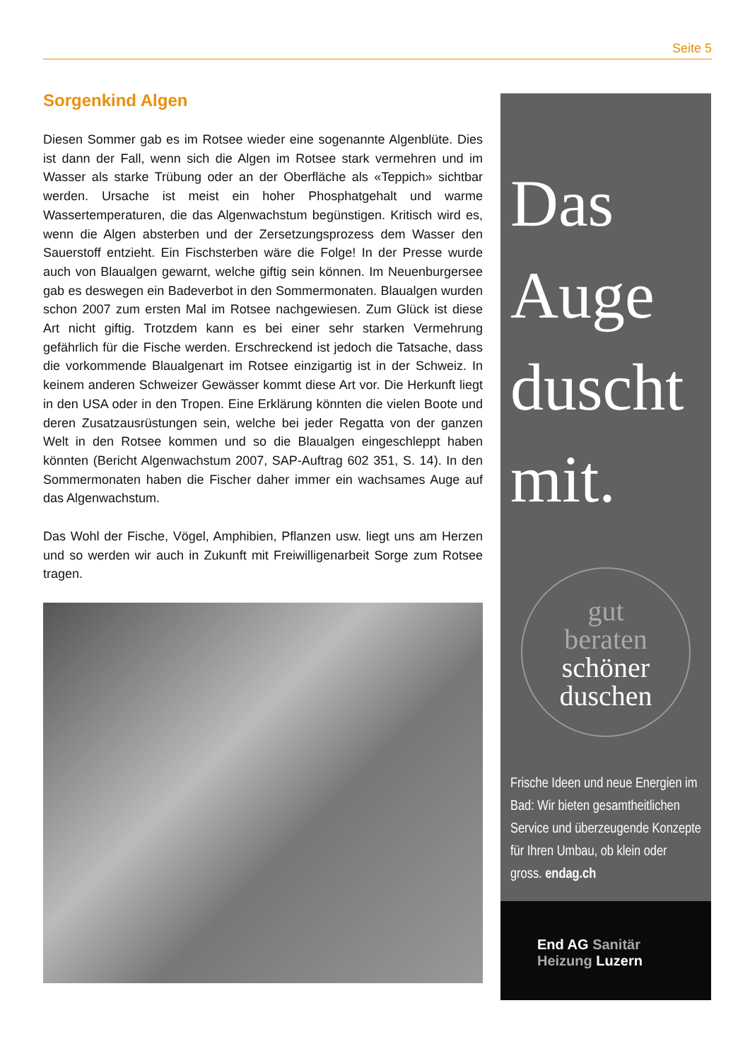Seite 5
Sorgenkind Algen
Diesen Sommer gab es im Rotsee wieder eine sogenannte Algenblüte. Dies ist dann der Fall, wenn sich die Algen im Rotsee stark vermehren und im Wasser als starke Trübung oder an der Oberfläche als «Teppich» sichtbar werden. Ursache ist meist ein hoher Phosphatgehalt und warme Wassertemperaturen, die das Algenwachstum begünstigen. Kritisch wird es, wenn die Algen absterben und der Zersetzungsprozess dem Wasser den Sauerstoff entzieht. Ein Fischsterben wäre die Folge! In der Presse wurde auch von Blaualgen gewarnt, welche giftig sein können. Im Neuenburgersee gab es deswegen ein Badeverbot in den Sommermonaten. Blaualgen wurden schon 2007 zum ersten Mal im Rotsee nachgewiesen. Zum Glück ist diese Art nicht giftig. Trotzdem kann es bei einer sehr starken Vermehrung gefährlich für die Fische werden. Erschreckend ist jedoch die Tatsache, dass die vorkommende Blaualgenart im Rotsee einzigartig ist in der Schweiz. In keinem anderen Schweizer Gewässer kommt diese Art vor. Die Herkunft liegt in den USA oder in den Tropen. Eine Erklärung könnten die vielen Boote und deren Zusatzausrüstungen sein, welche bei jeder Regatta von der ganzen Welt in den Rotsee kommen und so die Blaualgen eingeschleppt haben könnten (Bericht Algenwachstum 2007, SAP-Auftrag 602 351, S. 14). In den Sommermonaten haben die Fischer daher immer ein wachsames Auge auf das Algenwachstum.
Das Wohl der Fische, Vögel, Amphibien, Pflanzen usw. liegt uns am Herzen und so werden wir auch in Zukunft mit Freiwilligenarbeit Sorge zum Rotsee tragen.
Das
Auge
duscht
mit.
gut
beraten
schöner
duschen
Frische Ideen und neue Energien im Bad: Wir bieten gesamtheitlichen Service und überzeugende Konzepte für Ihren Umbau, ob klein oder gross. endag.ch
End AG Sanitär
Heizung Luzern